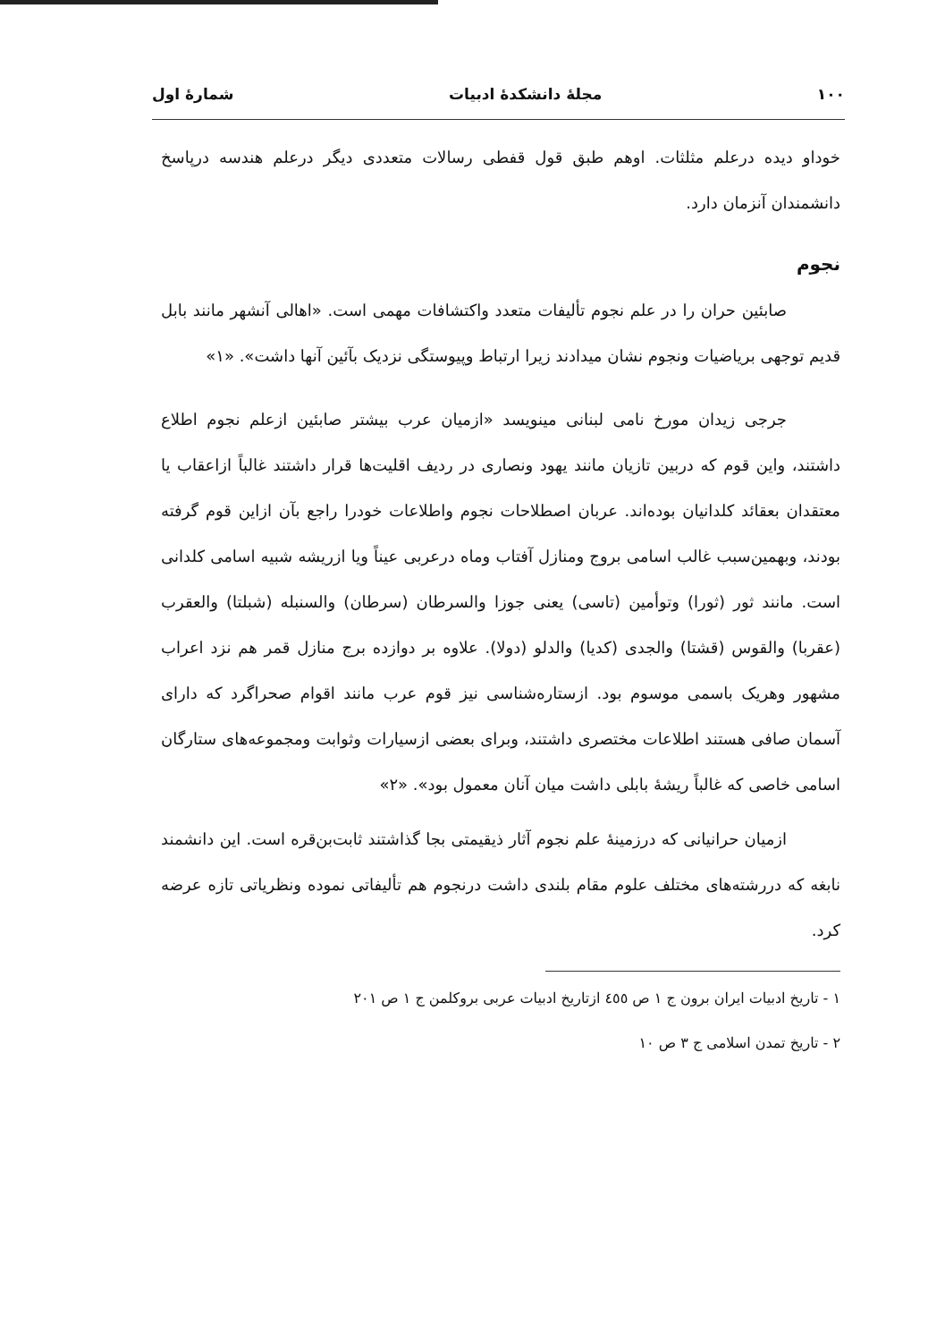۱۰۰ مجلهٔ دانشکدهٔ ادبیات شمارهٔ اول
خوداو دیده درعلم مثلثات. اوهم طبق قول قفطی رسالات متعددی دیگر درعلم هندسه درپاسخ دانشمندان آنزمان دارد.
نجوم
صابئین حران را در علم نجوم تألیفات متعدد واکتشافات مهمی است. «اهالی آنشهر مانند بابل قدیم توجهی برياضيات ونجوم نشان میدادند زیرا ارتباط وپیوستگی نزدیک بآئین آنها داشت». «۱»
جرجی زیدان مورخ نامی لبنانی مینویسد «ازمیان عرب بیشتر صابئین ازعلم نجوم اطلاع داشتند، واین قوم که دربین تازیان مانند یهود ونصاری در ردیف اقلیت‌ها قرار داشتند غالباً ازاعقاب یا معتقدان بعقائد کلدانیان بوده‌اند. عربان اصطلاحات نجوم واطلاعات خودرا راجع بآن ازاین قوم گرفته بودند، وبهمین‌سبب غالب اسامی بروج ومنازل آفتاب وماه درعربی عیناً ویا ازریشه شبیه اسامی کلدانی است. مانند ثور (ثورا) وتوأمین (تاسی) یعنی جوزا والسرطان (سرطان) والسنبله (شبلتا) والعقرب (عقربا) والقوس (قشتا) والجدی (کدیا) والدلو (دولا). علاوه بر دوازده برج منازل قمر هم نزد اعراب مشهور وهریک باسمی موسوم بود. ازستاره‌شناسی نیز قوم عرب مانند اقوام صحراگرد که دارای آسمان صافی هستند اطلاعات مختصری داشتند، وبرای بعضی ازسیارات وثوابت ومجموعه‌های ستارگان اسامی خاصی که غالباً ریشهٔ بابلی داشت میان آنان معمول بود». «۲»
ازمیان حرانیانی که درزمینهٔ علم نجوم آثار ذیقیمتی بجا گذاشتند ثابت‌بن‌قره است. این دانشمند نابغه که دررشته‌های مختلف علوم مقام بلندی داشت درنجوم هم تألیفاتی نموده ونظریاتی تازه عرضه کرد.
۱ - تاریخ ادبیات ایران برون ج ۱ ص ٤٥٥ ازتاریخ ادبیات عربی بروکلمن ج ۱ ص ۲۰۱
۲ - تاریخ تمدن اسلامی ج ۳ ص ۱۰